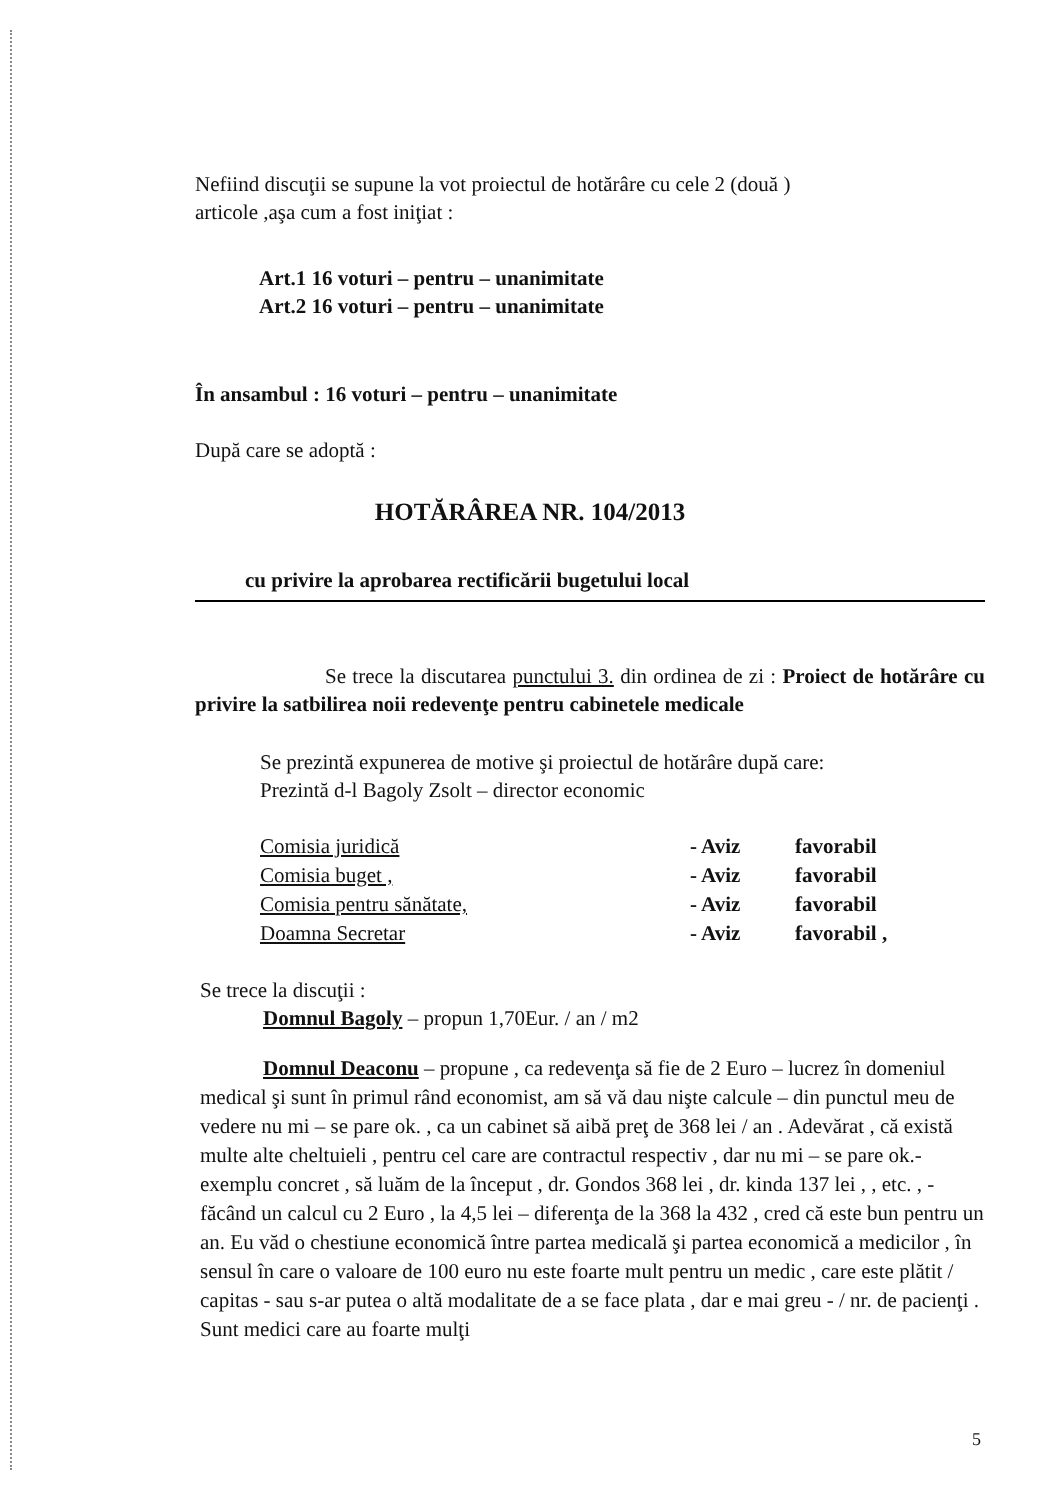Nefiind discuţii se supune la vot proiectul de hotărâre cu cele 2 (două )
articole ,aşa cum a fost iniţiat :
Art.1 16 voturi – pentru – unanimitate
Art.2 16 voturi – pentru – unanimitate
În ansambul : 16 voturi – pentru – unanimitate
După care se adoptă :
HOTĂRÂREA NR. 104/2013
cu privire la aprobarea rectificării bugetului local
Se trece la discutarea punctului 3. din ordinea de zi : Proiect de hotărâre cu privire la satbilirea noii redevenţe pentru cabinetele medicale
Se prezintă expunerea de motive şi proiectul de hotărâre după care:
Prezintă d-l Bagoly Zsolt – director economic
| Comisia juridică | - Aviz | favorabil |
| Comisia buget , | - Aviz | favorabil |
| Comisia pentru sănătate, | - Aviz | favorabil |
| Doamna Secretar | - Aviz | favorabil , |
Se trece la discuţii :
Domnul Bagoly – propun 1,70Eur. / an / m2
Domnul Deaconu – propune , ca redevenţa să fie de 2 Euro – lucrez în domeniul medical şi sunt în primul rând economist, am să vă dau nişte calcule – din punctul meu de vedere nu mi – se pare ok. , ca un cabinet să aibă preţ de 368 lei / an . Adevărat , că există multe alte cheltuieli , pentru cel care are contractul respectiv , dar nu mi – se pare ok.- exemplu concret , să luăm de la început , dr. Gondos 368 lei , dr. kinda 137 lei , , etc. , - făcând un calcul cu 2 Euro , la 4,5 lei – diferenţa de la 368 la 432 , cred că este bun pentru un an. Eu văd o chestiune economică între partea medicală şi partea economică a medicilor , în sensul în care o valoare de 100 euro nu este foarte mult pentru un medic , care este plătit / capitas - sau s-ar putea o altă modalitate de a se face plata , dar e mai greu - / nr. de pacienţi . Sunt medici care au foarte mulţi
5